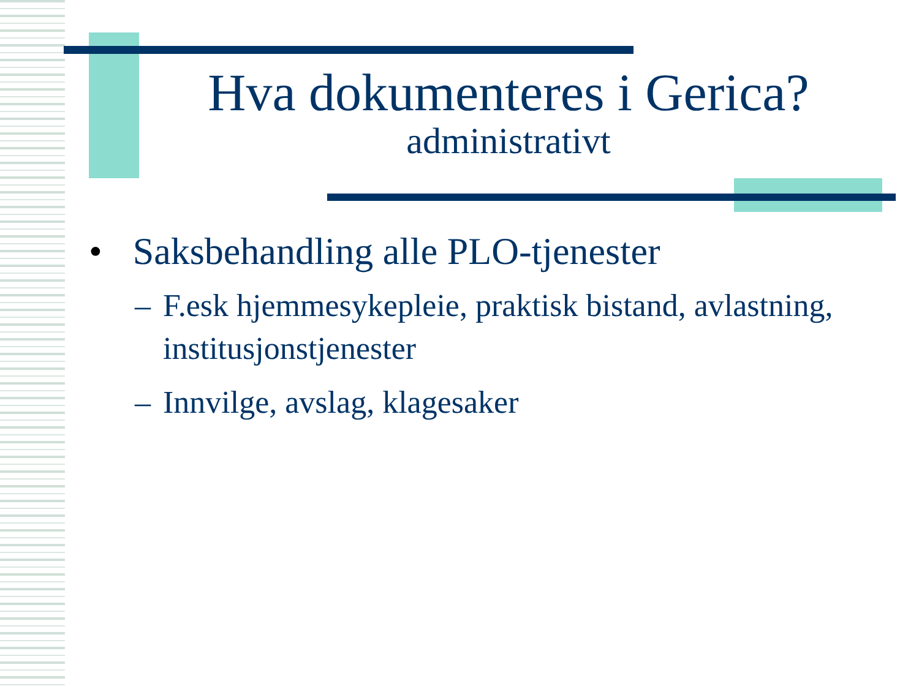Hva dokumenteres i Gerica?
administrativt
• Saksbehandling alle PLO-tjenester
– F.esk hjemmesykepleie, praktisk bistand, avlastning, institusjonstjenester
– Innvilge, avslag, klagesaker